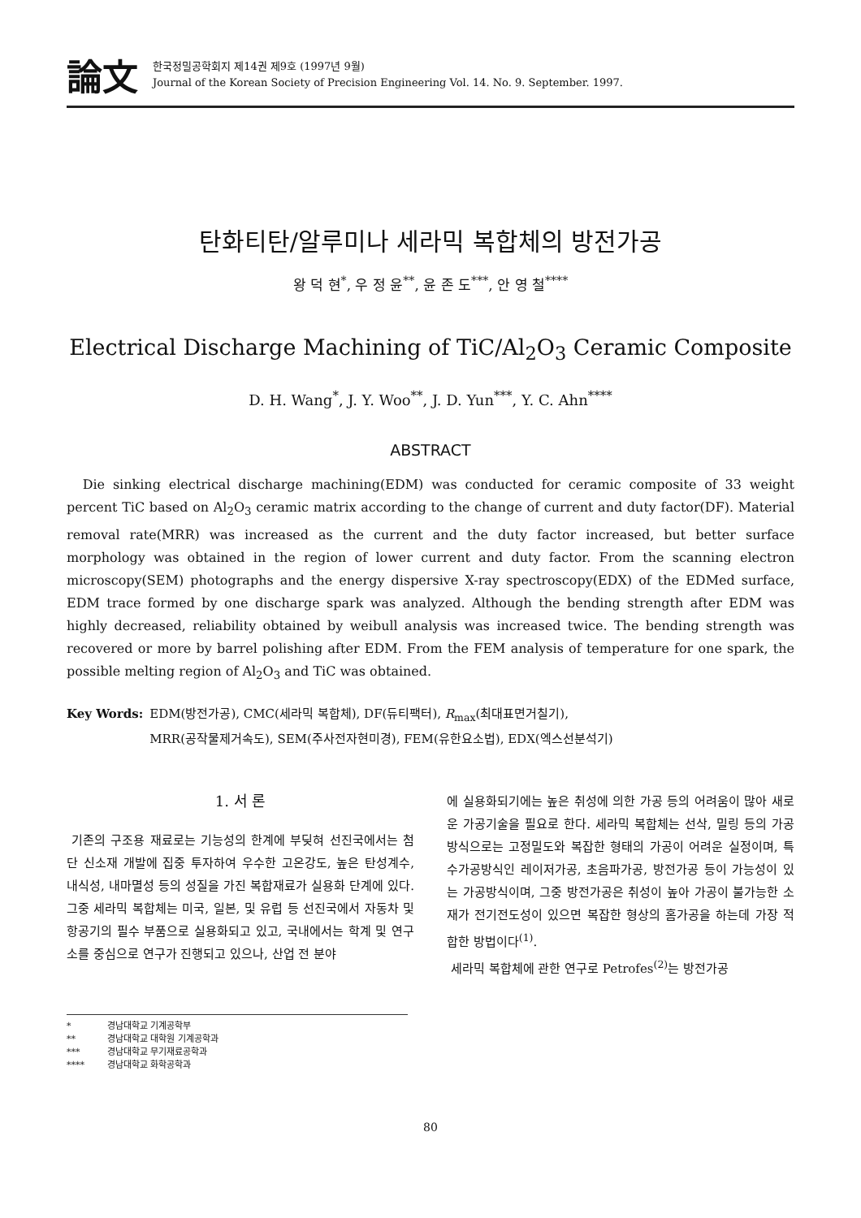論文
한국정밀공학회지 제14권 제9호 (1997년 9월)
Journal of the Korean Society of Precision Engineering Vol. 14. No. 9. September. 1997.
탄화티탄/알루미나 세라믹 복합체의 방전가공
왕 덕 현<sup>*</sup>, 우 정 윤<sup>**</sup>, 윤 존 도<sup>***</sup>, 안 영 철<sup>****</sup>
Electrical Discharge Machining of TiC/Al<sub>2</sub>O<sub>3</sub> Ceramic Composite
D. H. Wang<sup>*</sup>, J. Y. Woo<sup>**</sup>, J. D. Yun<sup>***</sup>, Y. C. Ahn<sup>****</sup>
ABSTRACT
Die sinking electrical discharge machining(EDM) was conducted for ceramic composite of 33 weight percent TiC based on Al<sub>2</sub>O<sub>3</sub> ceramic matrix according to the change of current and duty factor(DF). Material removal rate(MRR) was increased as the current and the duty factor increased, but better surface morphology was obtained in the region of lower current and duty factor. From the scanning electron microscopy(SEM) photographs and the energy dispersive X-ray spectroscopy(EDX) of the EDMed surface, EDM trace formed by one discharge spark was analyzed. Although the bending strength after EDM was highly decreased, reliability obtained by weibull analysis was increased twice. The bending strength was recovered or more by barrel polishing after EDM. From the FEM analysis of temperature for one spark, the possible melting region of Al<sub>2</sub>O<sub>3</sub> and TiC was obtained.
Key Words: EDM(방전가공), CMC(세라믹 복합체), DF(듀티팩터), R<sub>max</sub>(최대표면거칠기),
MRR(공작물제거속도), SEM(주사전자현미경), FEM(유한요소법), EDX(엑스선분석기)
1. 서 론
기존의 구조용 재료로는 기능성의 한계에 부딪혀 선진국에서는 첨단 신소재 개발에 집중 투자하여 우수한 고온강도, 높은 탄성계수, 내식성, 내마멸성 등의 성질을 가진 복합재료가 실용화 단계에 있다. 그중 세라믹 복합체는 미국, 일본, 및 유럽 등 선진국에서 자동차 및 항공기의 필수 부품으로 실용화되고 있고, 국내에서는 학계 및 연구소를 중심으로 연구가 진행되고 있으나, 산업 전 분야
* 경남대학교 기계공학부
** 경남대학교 대학원 기계공학과
*** 경남대학교 무기재료공학과
**** 경남대학교 화학공학과
에 실용화되기에는 높은 취성에 의한 가공 등의 어려움이 많아 새로운 가공기술을 필요로 한다. 세라믹 복합체는 선삭, 밀링 등의 가공방식으로는 고정밀도와 복잡한 형태의 가공이 어려운 실정이며, 특수가공방식인 레이저가공, 초음파가공, 방전가공 등이 가능성이 있는 가공방식이며, 그중 방전가공은 취성이 높아 가공이 불가능한 소재가 전기전도성이 있으면 복잡한 형상의 홈가공을 하는데 가장 적합한 방법이다<sup>(1)</sup>.
세라믹 복합체에 관한 연구로 Petrofes<sup>(2)</sup>는 방전가공
80